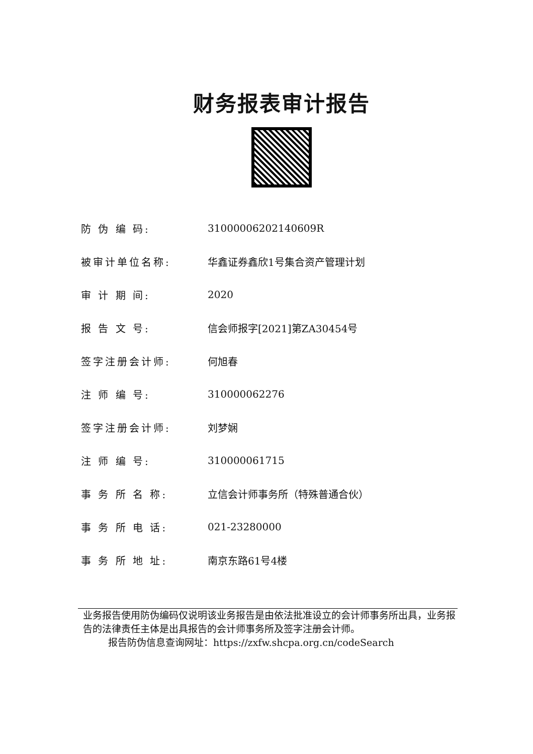财务报表审计报告
| 防 伪 编 码: | 31000006202140609R |
| 被审计单位名称: | 华鑫证券鑫欣1号集合资产管理计划 |
| 审 计 期 间: | 2020 |
| 报 告 文 号: | 信会师报字[2021]第ZA30454号 |
| 签字注册会计师: | 何旭春 |
| 注 师 编 号: | 310000062276 |
| 签字注册会计师: | 刘梦娴 |
| 注 师 编 号: | 310000061715 |
| 事 务 所 名 称: | 立信会计师事务所（特殊普通合伙） |
| 事 务 所 电 话: | 021-23280000 |
| 事 务 所 地 址: | 南京东路61号4楼 |
业务报告使用防伪编码仅说明该业务报告是由依法批准设立的会计师事务所出具，业务报告的法律责任主体是出具报告的会计师事务所及签字注册会计师。
报告防伪信息查询网址：https://zxfw.shcpa.org.cn/codeSearch